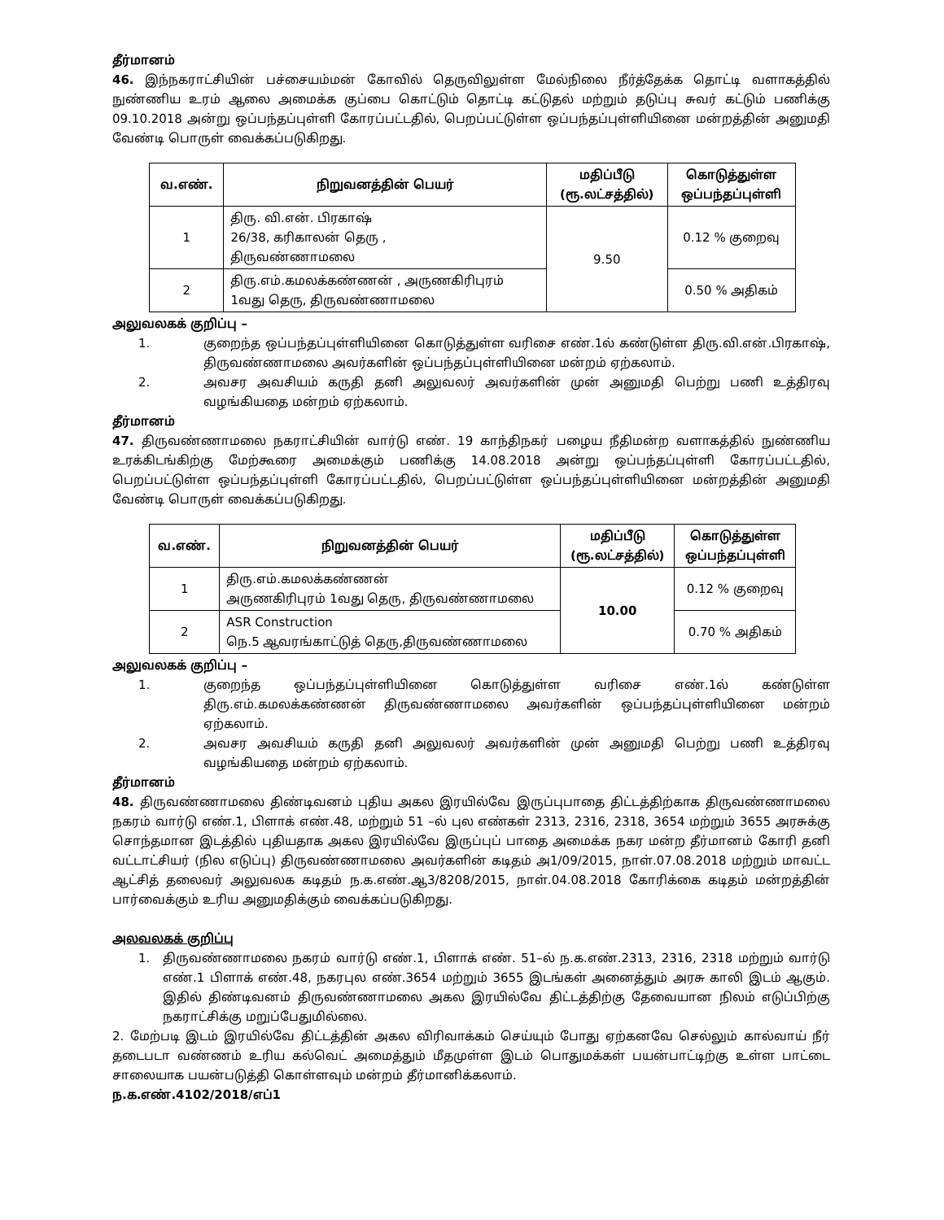தீர்மானம்
46. இந்நகராட்சியின் பச்சையம்மன் கோவில் தெருவிலுள்ள மேல்நிலை நீர்த்தேக்க தொட்டி வளாகத்தில் நுண்ணிய உரம் ஆலை அமைக்க குப்பை கொட்டும் தொட்டி கட்டுதல் மற்றும் தடுப்பு சுவர் கட்டும் பணிக்கு 09.10.2018 அன்று ஒப்பந்தப்புள்ளி கோரப்பட்டதில், பெறப்பட்டுள்ள ஒப்பந்தப்புள்ளியினை மன்றத்தின் அனுமதி வேண்டி பொருள் வைக்கப்படுகிறது.
| வ.எண். | நிறுவனத்தின் பெயர் | மதிப்பீடு (ரூ.லட்சத்தில்) | கொடுத்துள்ள ஒப்பந்தப்புள்ளி |
| --- | --- | --- | --- |
| 1 | திரு. வி.என். பிரகாஷ் 26/38, கரிகாலன் தெரு , திருவண்ணாமலை | 9.50 | 0.12 % குறைவு |
| 2 | திரு.எம்.கமலக்கண்ணன் , அருணகிரிபுரம் 1வது தெரு, திருவண்ணாமலை | | 0.50 % அதிகம் |
அலுவலகக் குறிப்பு –
1. குறைந்த ஒப்பந்தப்புள்ளியினை கொடுத்துள்ள வரிசை எண்.1ல் கண்டுள்ள திரு.வி.என்.பிரகாஷ், திருவண்ணாமலை அவர்களின் ஒப்பந்தப்புள்ளியினை மன்றம் ஏற்கலாம்.
2. அவசர அவசியம் கருதி தனி அலுவலர் அவர்களின் முன் அனுமதி பெற்று பணி உத்திரவு வழங்கியதை மன்றம் ஏற்கலாம்.
தீர்மானம்
47. திருவண்ணாமலை நகராட்சியின் வார்டு எண். 19 காந்திநகர் பழைய நீதிமன்ற வளாகத்தில் நுண்ணிய உரக்கிடங்கிற்கு மேற்கூரை அமைக்கும் பணிக்கு 14.08.2018 அன்று ஒப்பந்தப்புள்ளி கோரப்பட்டதில், பெறப்பட்டுள்ள ஒப்பந்தப்புள்ளி கோரப்பட்டதில், பெறப்பட்டுள்ள ஒப்பந்தப்புள்ளியினை மன்றத்தின் அனுமதி வேண்டி பொருள் வைக்கப்படுகிறது.
| வ.எண். | நிறுவனத்தின் பெயர் | மதிப்பீடு (ரூ.லட்சத்தில்) | கொடுத்துள்ள ஒப்பந்தப்புள்ளி |
| --- | --- | --- | --- |
| 1 | திரு.எம்.கமலக்கண்ணன் அருணகிரிபுரம் 1வது தெரு, திருவண்ணாமலை | 10.00 | 0.12 % குறைவு |
| 2 | ASR Construction நெ.5 ஆவரங்காட்டுத் தெரு,திருவண்ணாமலை | | 0.70 % அதிகம் |
அலுவலகக் குறிப்பு –
1. குறைந்த ஒப்பந்தப்புள்ளியினை கொடுத்துள்ள வரிசை எண்.1ல் கண்டுள்ள திரு.எம்.கமலக்கண்ணன் திருவண்ணாமலை அவர்களின் ஒப்பந்தப்புள்ளியினை மன்றம் ஏற்கலாம்.
2. அவசர அவசியம் கருதி தனி அலுவலர் அவர்களின் முன் அனுமதி பெற்று பணி உத்திரவு வழங்கியதை மன்றம் ஏற்கலாம்.
தீர்மானம்
48. திருவண்ணாமலை திண்டிவனம் புதிய அகல இரயில்வே இருப்புபாதை திட்டத்திற்காக திருவண்ணாமலை நகரம் வார்டு எண்.1, பிளாக் எண்.48, மற்றும் 51 –ல் புல எண்கள் 2313, 2316, 2318, 3654 மற்றும் 3655 அரசுக்கு சொந்தமான இடத்தில் புதியதாக அகல இரயில்வே இருப்புப் பாதை அமைக்க நகர மன்ற தீர்மானம் கோரி தனி வட்டாட்சியர் (நில எடுப்பு) திருவண்ணாமலை அவர்களின் கடிதம் அ1/09/2015, நாள்.07.08.2018 மற்றும் மாவட்ட ஆட்சித் தலைவர் அலுவலக கடிதம் ந.க.எண்.ஆ3/8208/2015, நாள்.04.08.2018 கோரிக்கை கடிதம் மன்றத்தின் பார்வைக்கும் உரிய அனுமதிக்கும் வைக்கப்படுகிறது.
அலவலகக் குறிப்பு
1. திருவண்ணாமலை நகரம் வார்டு எண்.1, பிளாக் எண். 51–ல் ந.க.எண்.2313, 2316, 2318 மற்றும் வார்டு எண்.1 பிளாக் எண்.48, நகரபுல எண்.3654 மற்றும் 3655 இடங்கள் அனைத்தும் அரசு காலி இடம் ஆகும். இதில் திண்டிவனம் திருவண்ணாமலை அகல இரயில்வே திட்டத்திற்கு தேவையான நிலம் எடுப்பிற்கு நகராட்சிக்கு மறுப்பேதுமில்லை.
2. மேற்படி இடம் இரயில்வே திட்டத்தின் அகல விரிவாக்கம் செய்யும் போது ஏற்கனவே செல்லும் கால்வாய் நீர் தடைபடா வண்ணம் உரிய கல்வெட் அமைத்தும் மீதமுள்ள இடம் பொதுமக்கள் பயன்பாட்டிற்கு உள்ள பாட்டை சாலையாக பயன்படுத்தி கொள்ளவும் மன்றம் தீர்மானிக்கலாம்.
ந.க.எண்.4102/2018/எப்1